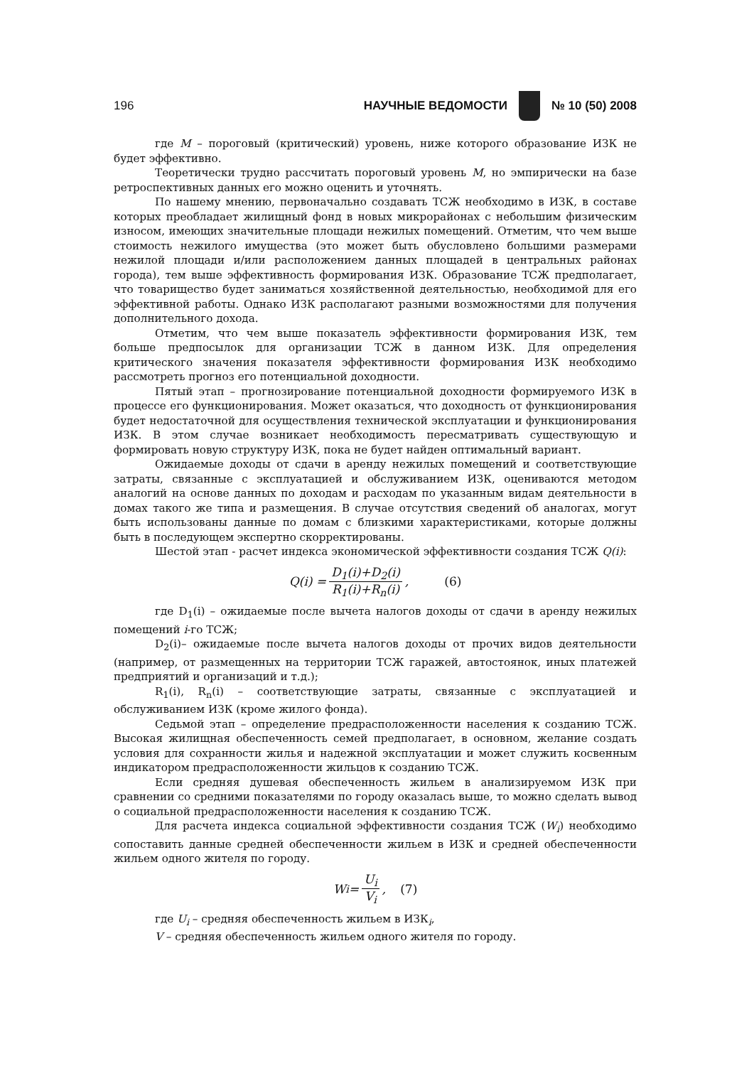196 НАУЧНЫЕ ВЕДОМОСТИ № 10 (50) 2008
где М – пороговый (критический) уровень, ниже которого образование ИЗК не будет эффективно.
Теоретически трудно рассчитать пороговый уровень М, но эмпирически на базе ретроспективных данных его можно оценить и уточнять.
По нашему мнению, первоначально создавать ТСЖ необходимо в ИЗК, в составе которых преобладает жилищный фонд в новых микрорайонах с небольшим физическим износом, имеющих значительные площади нежилых помещений. Отметим, что чем выше стоимость нежилого имущества (это может быть обусловлено большими размерами нежилой площади и/или расположением данных площадей в центральных районах города), тем выше эффективность формирования ИЗК. Образование ТСЖ предполагает, что товарищество будет заниматься хозяйственной деятельностью, необходимой для его эффективной работы. Однако ИЗК располагают разными возможностями для получения дополнительного дохода.
Отметим, что чем выше показатель эффективности формирования ИЗК, тем больше предпосылок для организации ТСЖ в данном ИЗК. Для определения критического значения показателя эффективности формирования ИЗК необходимо рассмотреть прогноз его потенциальной доходности.
Пятый этап – прогнозирование потенциальной доходности формируемого ИЗК в процессе его функционирования. Может оказаться, что доходность от функционирования будет недостаточной для осуществления технической эксплуатации и функционирования ИЗК. В этом случае возникает необходимость пересматривать существующую и формировать новую структуру ИЗК, пока не будет найден оптимальный вариант.
Ожидаемые доходы от сдачи в аренду нежилых помещений и соответствующие затраты, связанные с эксплуатацией и обслуживанием ИЗК, оцениваются методом аналогий на основе данных по доходам и расходам по указанным видам деятельности в домах такого же типа и размещения. В случае отсутствия сведений об аналогах, могут быть использованы данные по домам с близкими характеристиками, которые должны быть в последующем экспертно скорректированы.
Шестой этап - расчет индекса экономической эффективности создания ТСЖ Q(i):
Q(i) = D<sub>1</sub>(i)+D<sub>2</sub>(i) R<sub>1</sub>(i)+R<sub>n</sub>(i), (6)
где D<sub>1</sub>(i) – ожидаемые после вычета налогов доходы от сдачи в аренду нежилых помещений i-го ТСЖ;
D<sub>2</sub>(i)– ожидаемые после вычета налогов доходы от прочих видов деятельности (например, от размещенных на территории ТСЖ гаражей, автостоянок, иных платежей предприятий и организаций и т.д.);
R<sub>1</sub>(i), R<sub>n</sub>(i) – соответствующие затраты, связанные с эксплуатацией и обслуживанием ИЗК (кроме жилого фонда).
Седьмой этап – определение предрасположенности населения к созданию ТСЖ. Высокая жилищная обеспеченность семей предполагает, в основном, желание создать условия для сохранности жилья и надежной эксплуатации и может служить косвенным индикатором предрасположенности жильцов к созданию ТСЖ.
Если средняя душевая обеспеченность жильем в анализируемом ИЗК при сравнении со средними показателями по городу оказалась выше, то можно сделать вывод о социальной предрасположенности населения к созданию ТСЖ.
Для расчета индекса социальной эффективности создания ТСЖ (W<sub>i</sub>) необходимо сопоставить данные средней обеспеченности жильем в ИЗК и средней обеспеченности жильем одного жителя по городу.
W<sub>i</sub> = U<sub>i</sub> V<sub>i</sub>, (7)
где U<sub>i</sub> – средняя обеспеченность жильем в ИЗК<sub>i</sub>,
V – средняя обеспеченность жильем одного жителя по городу.